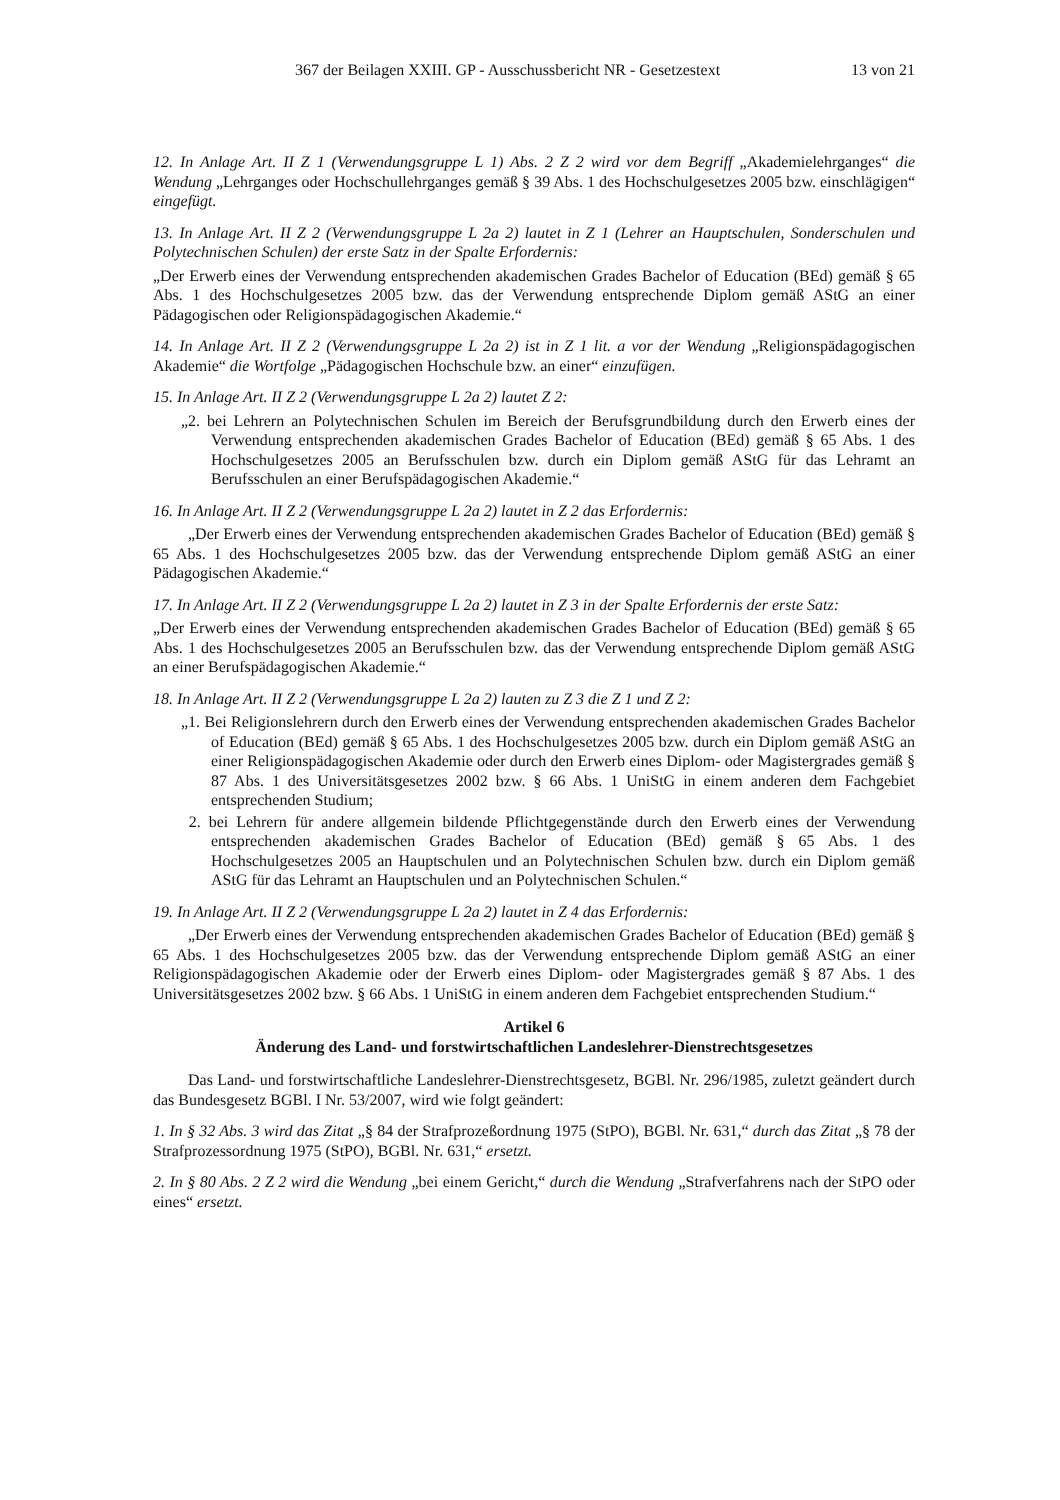367 der Beilagen XXIII. GP - Ausschussbericht NR - Gesetzestext 13 von 21
12. In Anlage Art. II Z 1 (Verwendungsgruppe L 1) Abs. 2 Z 2 wird vor dem Begriff „Akademielehrganges“ die Wendung „Lehrganges oder Hochschullehrganges gemäß § 39 Abs. 1 des Hochschulgesetzes 2005 bzw. einschlägigen“ eingefügt.
13. In Anlage Art. II Z 2 (Verwendungsgruppe L 2a 2) lautet in Z 1 (Lehrer an Hauptschulen, Sonderschulen und Polytechnischen Schulen) der erste Satz in der Spalte Erfordernis:
„Der Erwerb eines der Verwendung entsprechenden akademischen Grades Bachelor of Education (BEd) gemäß § 65 Abs. 1 des Hochschulgesetzes 2005 bzw. das der Verwendung entsprechende Diplom gemäß AStG an einer Pädagogischen oder Religionspädagogischen Akademie.“
14. In Anlage Art. II Z 2 (Verwendungsgruppe L 2a 2) ist in Z 1 lit. a vor der Wendung „Religionspädagogischen Akademie“ die Wortfolge „Pädagogischen Hochschule bzw. an einer“ einzufügen.
15. In Anlage Art. II Z 2 (Verwendungsgruppe L 2a 2) lautet Z 2:
„2. bei Lehrern an Polytechnischen Schulen im Bereich der Berufsgrundbildung durch den Erwerb eines der Verwendung entsprechenden akademischen Grades Bachelor of Education (BEd) gemäß § 65 Abs. 1 des Hochschulgesetzes 2005 an Berufsschulen bzw. durch ein Diplom gemäß AStG für das Lehramt an Berufsschulen an einer Berufspädagogischen Akademie.“
16. In Anlage Art. II Z 2 (Verwendungsgruppe L 2a 2) lautet in Z 2 das Erfordernis:
„Der Erwerb eines der Verwendung entsprechenden akademischen Grades Bachelor of Education (BEd) gemäß § 65 Abs. 1 des Hochschulgesetzes 2005 bzw. das der Verwendung entsprechende Diplom gemäß AStG an einer Pädagogischen Akademie.“
17. In Anlage Art. II Z 2 (Verwendungsgruppe L 2a 2) lautet in Z 3 in der Spalte Erfordernis der erste Satz:
„Der Erwerb eines der Verwendung entsprechenden akademischen Grades Bachelor of Education (BEd) gemäß § 65 Abs. 1 des Hochschulgesetzes 2005 an Berufsschulen bzw. das der Verwendung entsprechende Diplom gemäß AStG an einer Berufspädagogischen Akademie.“
18. In Anlage Art. II Z 2 (Verwendungsgruppe L 2a 2) lauten zu Z 3 die Z 1 und Z 2:
„1. Bei Religionslehrern durch den Erwerb eines der Verwendung entsprechenden akademischen Grades Bachelor of Education (BEd) gemäß § 65 Abs. 1 des Hochschulgesetzes 2005 bzw. durch ein Diplom gemäß AStG an einer Religionspädagogischen Akademie oder durch den Erwerb eines Diplom- oder Magistergrades gemäß § 87 Abs. 1 des Universitätsgesetzes 2002 bzw. § 66 Abs. 1 UniStG in einem anderen dem Fachgebiet entsprechenden Studium;
2. bei Lehrern für andere allgemein bildende Pflichtgegenstände durch den Erwerb eines der Verwendung entsprechenden akademischen Grades Bachelor of Education (BEd) gemäß § 65 Abs. 1 des Hochschulgesetzes 2005 an Hauptschulen und an Polytechnischen Schulen bzw. durch ein Diplom gemäß AStG für das Lehramt an Hauptschulen und an Polytechnischen Schulen.“
19. In Anlage Art. II Z 2 (Verwendungsgruppe L 2a 2) lautet in Z 4 das Erfordernis:
„Der Erwerb eines der Verwendung entsprechenden akademischen Grades Bachelor of Education (BEd) gemäß § 65 Abs. 1 des Hochschulgesetzes 2005 bzw. das der Verwendung entsprechende Diplom gemäß AStG an einer Religionspädagogischen Akademie oder der Erwerb eines Diplom- oder Magistergrades gemäß § 87 Abs. 1 des Universitätsgesetzes 2002 bzw. § 66 Abs. 1 UniStG in einem anderen dem Fachgebiet entsprechenden Studium.“
Artikel 6
Änderung des Land- und forstwirtschaftlichen Landeslehrer-Dienstrechtsgesetzes
Das Land- und forstwirtschaftliche Landeslehrer-Dienstrechtsgesetz, BGBl. Nr. 296/1985, zuletzt geändert durch das Bundesgesetz BGBl. I Nr. 53/2007, wird wie folgt geändert:
1. In § 32 Abs. 3 wird das Zitat „§ 84 der Strafprozeßordnung 1975 (StPO), BGBl. Nr. 631,“ durch das Zitat „§ 78 der Strafprozessordnung 1975 (StPO), BGBl. Nr. 631,“ ersetzt.
2. In § 80 Abs. 2 Z 2 wird die Wendung „bei einem Gericht,“ durch die Wendung „Strafverfahrens nach der StPO oder eines“ ersetzt.